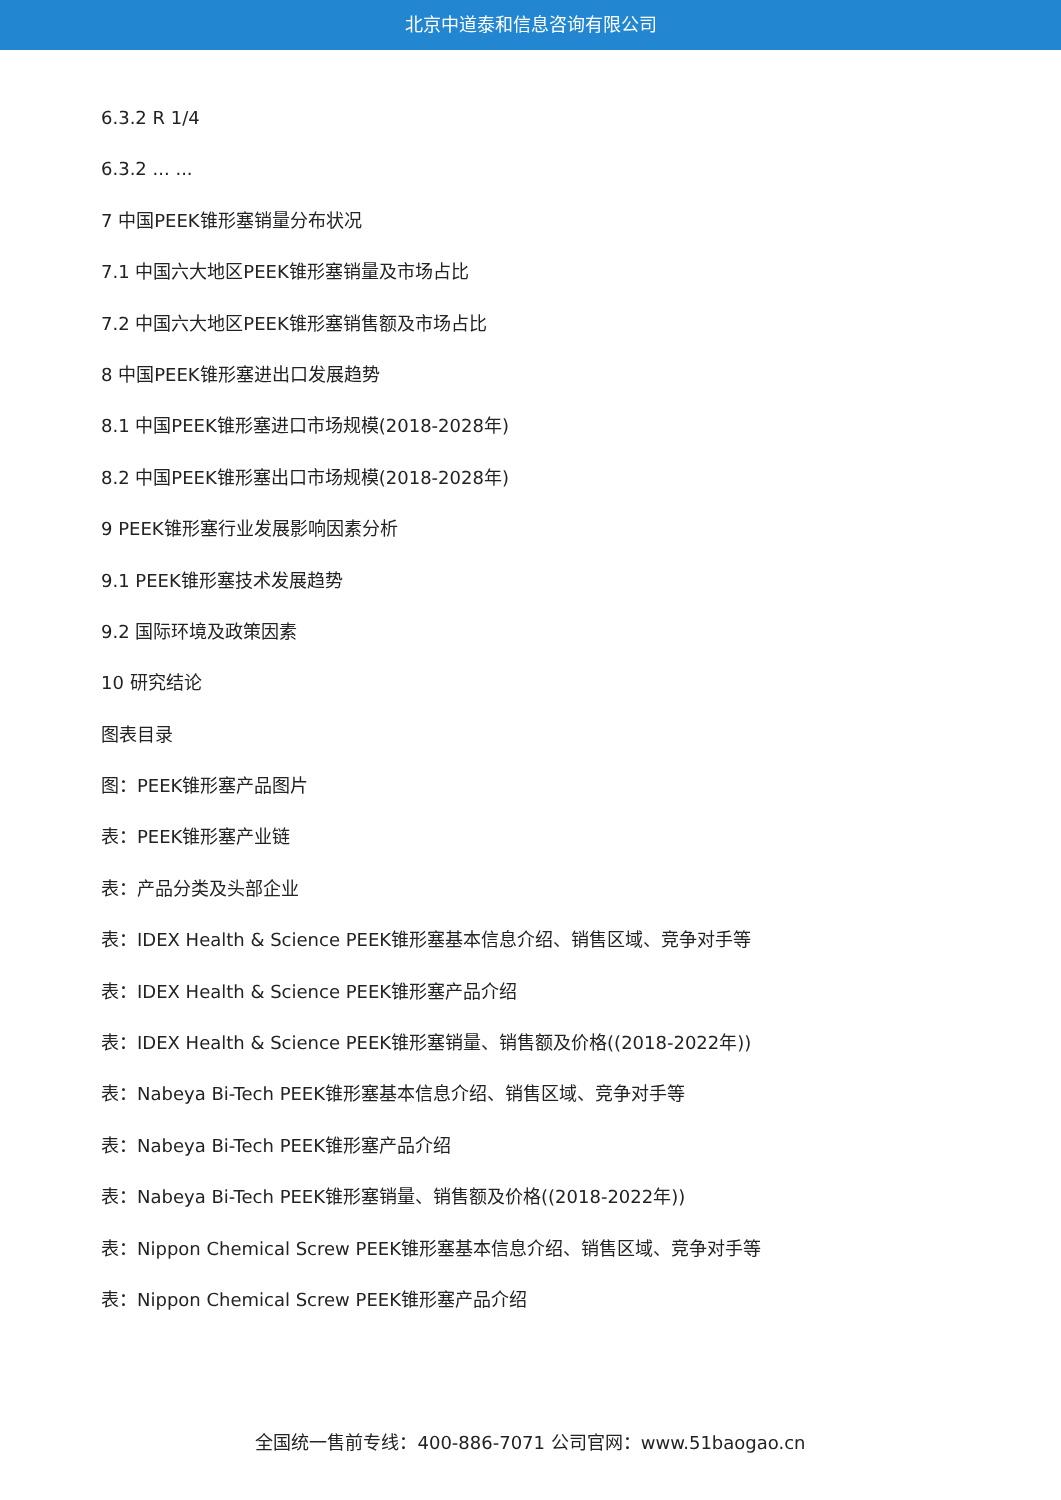北京中道泰和信息咨询有限公司
6.3.2 R 1/4
6.3.2 ... ...
7 中国PEEK锥形塞销量分布状况
7.1 中国六大地区PEEK锥形塞销量及市场占比
7.2 中国六大地区PEEK锥形塞销售额及市场占比
8 中国PEEK锥形塞进出口发展趋势
8.1 中国PEEK锥形塞进口市场规模(2018-2028年)
8.2 中国PEEK锥形塞出口市场规模(2018-2028年)
9 PEEK锥形塞行业发展影响因素分析
9.1 PEEK锥形塞技术发展趋势
9.2 国际环境及政策因素
10 研究结论
图表目录
图：PEEK锥形塞产品图片
表：PEEK锥形塞产业链
表：产品分类及头部企业
表：IDEX Health & Science PEEK锥形塞基本信息介绍、销售区域、竞争对手等
表：IDEX Health & Science PEEK锥形塞产品介绍
表：IDEX Health & Science PEEK锥形塞销量、销售额及价格((2018-2022年))
表：Nabeya Bi-Tech PEEK锥形塞基本信息介绍、销售区域、竞争对手等
表：Nabeya Bi-Tech PEEK锥形塞产品介绍
表：Nabeya Bi-Tech PEEK锥形塞销量、销售额及价格((2018-2022年))
表：Nippon Chemical Screw PEEK锥形塞基本信息介绍、销售区域、竞争对手等
表：Nippon Chemical Screw PEEK锥形塞产品介绍
全国统一售前专线：400-886-7071 公司官网：www.51baogao.cn